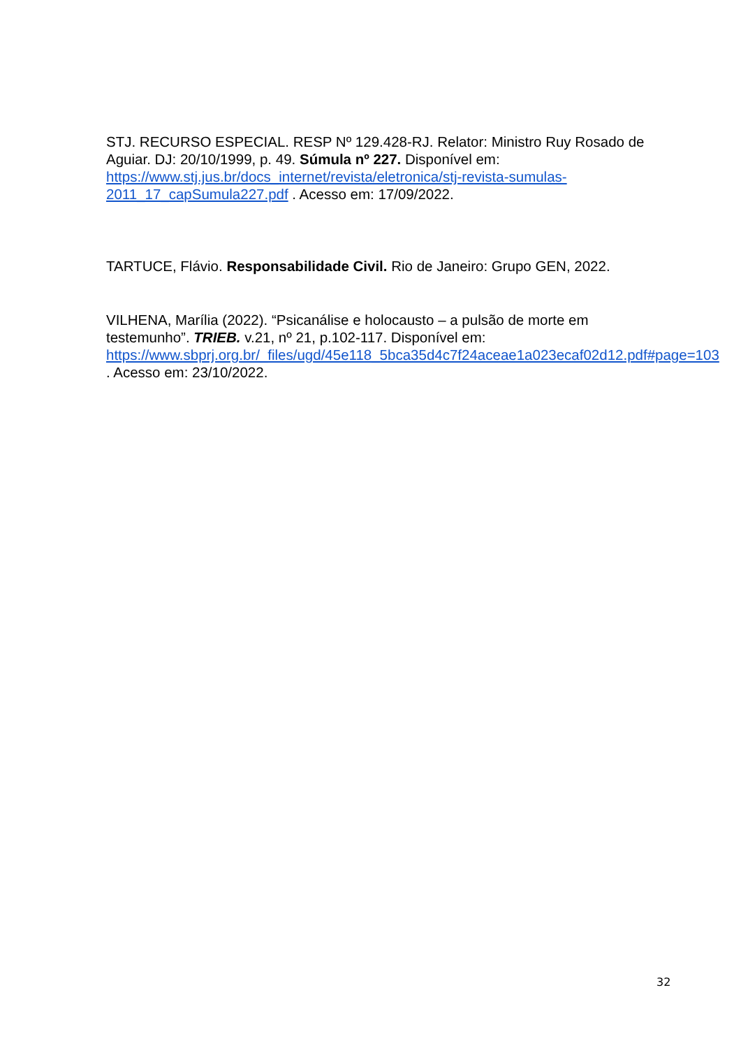STJ. RECURSO ESPECIAL. RESP Nº 129.428-RJ. Relator: Ministro Ruy Rosado de Aguiar. DJ: 20/10/1999, p. 49. Súmula nº 227. Disponível em: https://www.stj.jus.br/docs_internet/revista/eletronica/stj-revista-sumulas-2011_17_capSumula227.pdf . Acesso em: 17/09/2022.
TARTUCE, Flávio. Responsabilidade Civil. Rio de Janeiro: Grupo GEN, 2022.
VILHENA, Marília (2022). “Psicanálise e holocausto – a pulsão de morte em testemunho”. TRIEB. v.21, nº 21, p.102-117. Disponível em: https://www.sbprj.org.br/_files/ugd/45e118_5bca35d4c7f24aceae1a023ecaf02d12.pdf#page=103 . Acesso em: 23/10/2022.
32